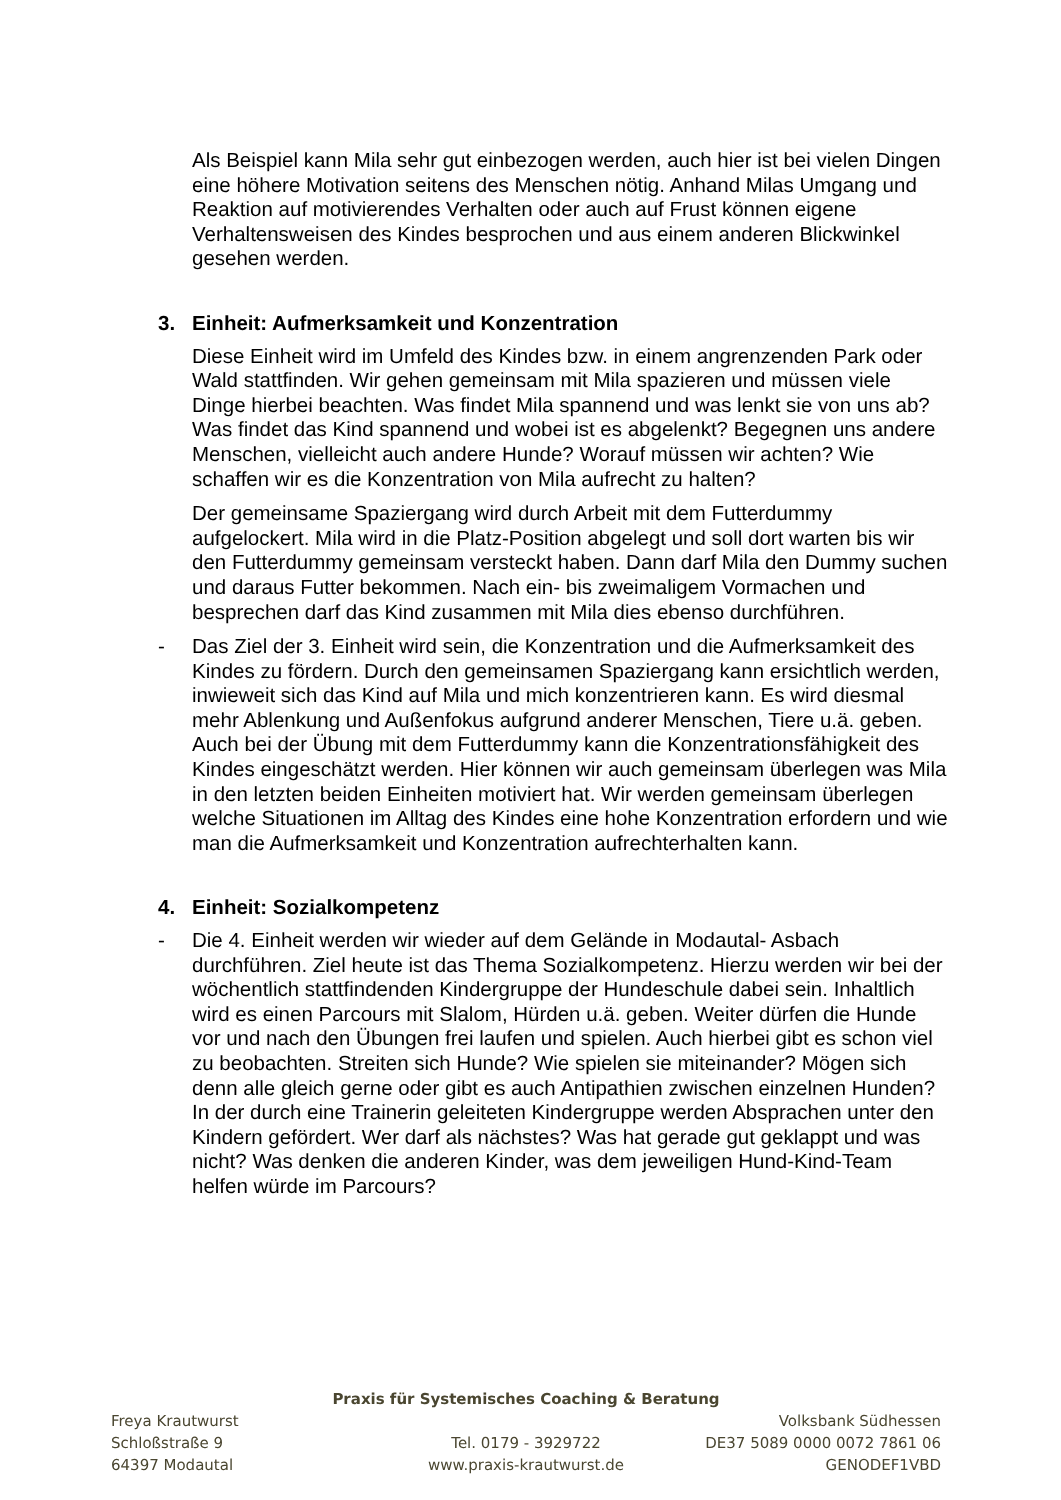Als Beispiel kann Mila sehr gut einbezogen werden, auch hier ist bei vielen Dingen eine höhere Motivation seitens des Menschen nötig. Anhand Milas Umgang und Reaktion auf motivierendes Verhalten oder auch auf Frust können eigene Verhaltensweisen des Kindes besprochen und aus einem anderen Blickwinkel gesehen werden.
3. Einheit: Aufmerksamkeit und Konzentration
Diese Einheit wird im Umfeld des Kindes bzw. in einem angrenzenden Park oder Wald stattfinden. Wir gehen gemeinsam mit Mila spazieren und müssen viele Dinge hierbei beachten. Was findet Mila spannend und was lenkt sie von uns ab? Was findet das Kind spannend und wobei ist es abgelenkt? Begegnen uns andere Menschen, vielleicht auch andere Hunde? Worauf müssen wir achten? Wie schaffen wir es die Konzentration von Mila aufrecht zu halten?
Der gemeinsame Spaziergang wird durch Arbeit mit dem Futterdummy aufgelockert. Mila wird in die Platz-Position abgelegt und soll dort warten bis wir den Futterdummy gemeinsam versteckt haben. Dann darf Mila den Dummy suchen und daraus Futter bekommen. Nach ein- bis zweimaligem Vormachen und besprechen darf das Kind zusammen mit Mila dies ebenso durchführen.
- Das Ziel der 3. Einheit wird sein, die Konzentration und die Aufmerksamkeit des Kindes zu fördern. Durch den gemeinsamen Spaziergang kann ersichtlich werden, inwieweit sich das Kind auf Mila und mich konzentrieren kann. Es wird diesmal mehr Ablenkung und Außenfokus aufgrund anderer Menschen, Tiere u.ä. geben. Auch bei der Übung mit dem Futterdummy kann die Konzentrationsfähigkeit des Kindes eingeschätzt werden. Hier können wir auch gemeinsam überlegen was Mila in den letzten beiden Einheiten motiviert hat. Wir werden gemeinsam überlegen welche Situationen im Alltag des Kindes eine hohe Konzentration erfordern und wie man die Aufmerksamkeit und Konzentration aufrechterhalten kann.
4. Einheit: Sozialkompetenz
- Die 4. Einheit werden wir wieder auf dem Gelände in Modautal- Asbach durchführen. Ziel heute ist das Thema Sozialkompetenz. Hierzu werden wir bei der wöchentlich stattfindenden Kindergruppe der Hundeschule dabei sein. Inhaltlich wird es einen Parcours mit Slalom, Hürden u.ä. geben. Weiter dürfen die Hunde vor und nach den Übungen frei laufen und spielen. Auch hierbei gibt es schon viel zu beobachten. Streiten sich Hunde? Wie spielen sie miteinander? Mögen sich denn alle gleich gerne oder gibt es auch Antipathien zwischen einzelnen Hunden? In der durch eine Trainerin geleiteten Kindergruppe werden Absprachen unter den Kindern gefördert. Wer darf als nächstes? Was hat gerade gut geklappt und was nicht? Was denken die anderen Kinder, was dem jeweiligen Hund-Kind-Team helfen würde im Parcours?
Praxis für Systemisches Coaching & Beratung
Freya Krautwurst Volksbank Südhessen
Schloßstraße 9 Tel. 0179 - 3929722 DE37 5089 0000 0072 7861 06
64397 Modautal www.praxis-krautwurst.de GENODEF1VBD